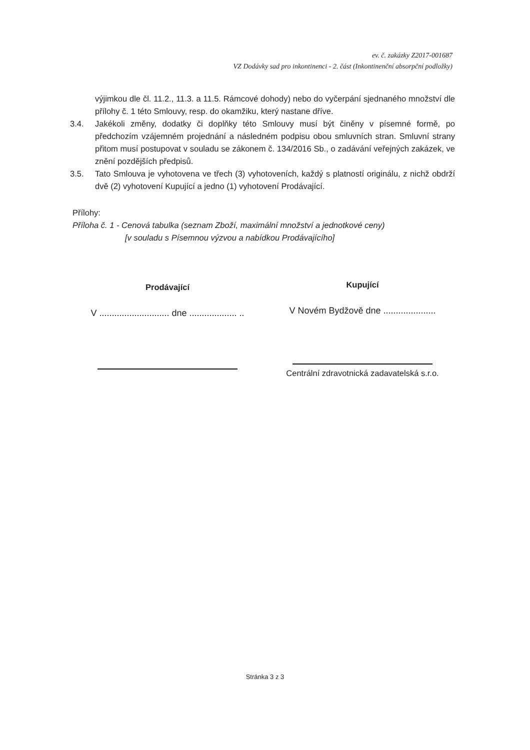ev. č. zakázky Z2017-001687
VZ Dodávky sad pro inkontinenci - 2. část (Inkontinenční absorpční podložky)
výjimkou dle čl. 11.2., 11.3. a 11.5. Rámcové dohody) nebo do vyčerpání sjednaného množství dle přílohy č. 1 této Smlouvy, resp. do okamžiku, který nastane dříve.
3.4. Jakékoli změny, dodatky či doplňky této Smlouvy musí být činěny v písemné formě, po předchozím vzájemném projednání a následném podpisu obou smluvních stran. Smluvní strany přitom musí postupovat v souladu se zákonem č. 134/2016 Sb., o zadávání veřejných zakázek, ve znění pozdějších předpisů.
3.5. Tato Smlouva je vyhotovena ve třech (3) vyhotoveních, každý s platností originálu, z nichž obdrží dvě (2) vyhotovení Kupující a jedno (1) vyhotovení Prodávající.
Přílohy:
Příloha č. 1 - Cenová tabulka (seznam Zboží, maximální množství a jednotkové ceny)
[v souladu s Písemnou výzvou a nabídkou Prodávajícího]
Prodávající
V ............................ dne ................... ..
Kupující
V Novém Bydžově dne .....................
Centrální zdravotnická zadavatelská s.r.o.
Stránka 3 z 3